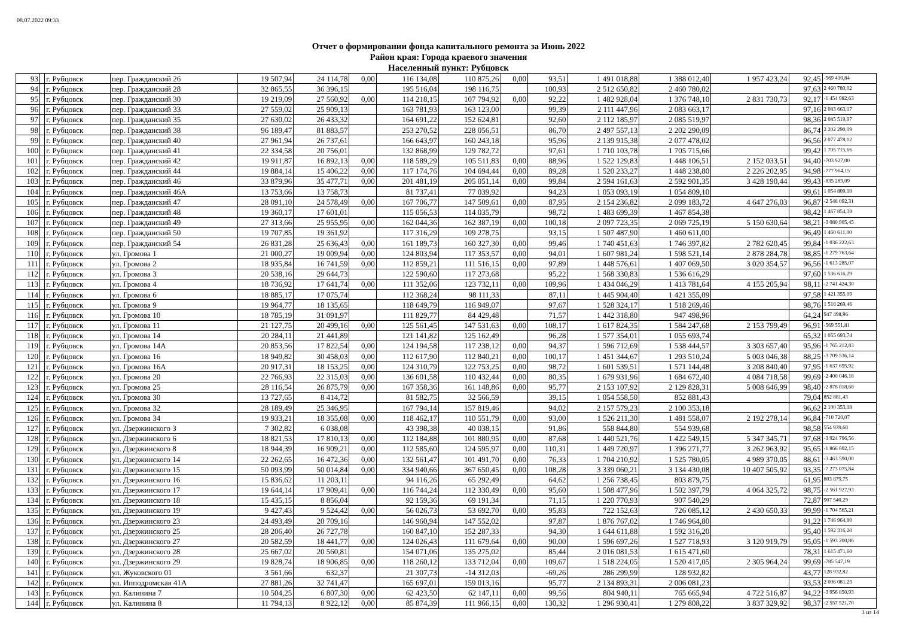08.07.2022 09:33
Отчет о формировании фонда капитального ремонта за Июнь 2022
Район края: Города краевого значения
Населенный пункт: Рубцовск
| 93 | | г. Рубцовск | пер. Гражданский 26 | 19 507,94 | 24 114,78 | 0,00 | 116 134,08 | 110 875,26 | 0,00 | 93,51 | 1 491 018,88 | 1 388 012,40 | 1 957 423,24 | 92,45 | -569 410,84 |
| 94 | | г. Рубцовск | пер. Гражданский 28 | 32 865,55 | 36 396,15 | | 195 516,04 | 198 116,75 | | 100,93 | 2 512 650,82 | 2 460 780,02 | | 97,63 | 2 460 780,02 |
| 95 | | г. Рубцовск | пер. Гражданский 30 | 19 219,09 | 27 560,92 | 0,00 | 114 218,15 | 107 794,92 | 0,00 | 92,22 | 1 482 928,04 | 1 376 748,10 | 2 831 730,73 | 92,17 | -1 454 982,63 |
| 96 | | г. Рубцовск | пер. Гражданский 33 | 27 559,02 | 25 909,13 | | 163 781,93 | 163 123,00 | | 99,39 | 2 111 447,96 | 2 083 663,17 | | 97,16 | 2 083 663,17 |
| 97 | | г. Рубцовск | пер. Гражданский 35 | 27 630,02 | 26 433,32 | | 164 691,22 | 152 624,81 | | 92,60 | 2 112 185,97 | 2 085 519,97 | | 98,36 | 2 085 519,97 |
| 98 | | г. Рубцовск | пер. Гражданский 38 | 96 189,47 | 81 883,57 | | 253 270,52 | 228 056,51 | | 86,70 | 2 497 557,13 | 2 202 290,09 | | 86,74 | 2 202 290,09 |
| 99 | | г. Рубцовск | пер. Гражданский 40 | 27 961,94 | 26 737,61 | | 166 643,97 | 160 243,18 | | 95,96 | 2 139 915,38 | 2 077 478,02 | | 96,56 | 2 077 478,02 |
| 100 | | г. Рубцовск | пер. Гражданский 41 | 22 334,58 | 20 756,01 | | 132 868,99 | 129 782,72 | | 97,61 | 1 710 103,78 | 1 705 715,66 | | 99,42 | 1 705 715,66 |
| 101 | | г. Рубцовск | пер. Гражданский 42 | 19 911,87 | 16 892,13 | 0,00 | 118 589,29 | 105 511,83 | 0,00 | 88,96 | 1 522 129,83 | 1 448 106,51 | 2 152 033,51 | 94,40 | -703 927,00 |
| 102 | | г. Рубцовск | пер. Гражданский 44 | 19 884,14 | 15 406,22 | 0,00 | 117 174,76 | 104 694,44 | 0,00 | 89,28 | 1 520 233,27 | 1 448 238,80 | 2 226 202,95 | 94,98 | -777 964,15 |
| 103 | | г. Рубцовск | пер. Гражданский 46 | 33 879,96 | 35 477,71 | 0,00 | 201 481,19 | 205 051,14 | 0,00 | 99,84 | 2 594 161,63 | 2 592 901,35 | 3 428 190,44 | 99,43 | -835 289,09 |
| 104 | | г. Рубцовск | пер. Гражданский 46А | 13 753,66 | 13 758,73 | | 81 737,41 | 77 039,92 | | 94,23 | 1 053 093,19 | 1 054 809,10 | | 99,61 | 1 054 809,10 |
| 105 | | г. Рубцовск | пер. Гражданский 47 | 28 091,10 | 24 578,49 | 0,00 | 167 706,77 | 147 509,61 | 0,00 | 87,95 | 2 154 236,82 | 2 099 183,72 | 4 647 276,03 | 96,87 | -2 548 092,31 |
| 106 | | г. Рубцовск | пер. Гражданский 48 | 19 360,17 | 17 601,01 | | 115 056,53 | 114 035,79 | | 98,72 | 1 483 699,39 | 1 467 854,38 | | 98,42 | 1 467 854,38 |
| 107 | | г. Рубцовск | пер. Гражданский 49 | 27 313,66 | 25 955,95 | 0,00 | 162 044,36 | 162 387,19 | 0,00 | 100,18 | 2 097 723,35 | 2 069 725,19 | 5 150 630,64 | 98,21 | -3 080 905,45 |
| 108 | | г. Рубцовск | пер. Гражданский 50 | 19 707,85 | 19 361,92 | | 117 316,29 | 109 278,75 | | 93,15 | 1 507 487,90 | 1 460 611,00 | | 96,49 | 1 460 611,00 |
| 109 | | г. Рубцовск | пер. Гражданский 54 | 26 831,28 | 25 636,43 | 0,00 | 161 189,73 | 160 327,30 | 0,00 | 99,46 | 1 740 451,63 | 1 746 397,82 | 2 782 620,45 | 99,84 | -1 036 222,63 |
| 110 | | г. Рубцовск | ул. Громова 1 | 21 000,27 | 19 009,94 | 0,00 | 124 803,94 | 117 353,57 | 0,00 | 94,01 | 1 607 981,24 | 1 598 521,14 | 2 878 284,78 | 98,85 | -1 279 763,64 |
| 111 | | г. Рубцовск | ул. Громова 2 | 18 935,84 | 16 741,59 | 0,00 | 112 859,21 | 111 516,15 | 0,00 | 97,89 | 1 448 576,61 | 1 407 069,50 | 3 020 354,57 | 96,56 | -1 613 285,07 |
| 112 | | г. Рубцовск | ул. Громова 3 | 20 538,16 | 29 644,73 | | 122 590,60 | 117 273,68 | | 95,22 | 1 568 330,83 | 1 536 616,29 | | 97,60 | 1 536 616,29 |
| 113 | | г. Рубцовск | ул. Громова 4 | 18 736,92 | 17 641,74 | 0,00 | 111 352,06 | 123 732,11 | 0,00 | 109,96 | 1 434 046,29 | 1 413 781,64 | 4 155 205,94 | 98,11 | -2 741 424,30 |
| 114 | | г. Рубцовск | ул. Громова 6 | 18 885,17 | 17 075,74 | | 112 368,24 | 98 111,33 | | 87,11 | 1 445 904,40 | 1 421 355,09 | | 97,58 | 1 421 355,09 |
| 115 | | г. Рубцовск | ул. Громова 9 | 19 964,77 | 18 135,65 | | 118 649,79 | 116 949,07 | | 97,67 | 1 528 324,17 | 1 518 269,46 | | 98,76 | 1 518 269,46 |
| 116 | | г. Рубцовск | ул. Громова 10 | 18 785,19 | 31 091,97 | | 111 829,77 | 84 429,48 | | 71,57 | 1 442 318,80 | 947 498,96 | | 64,24 | 947 498,96 |
| 117 | | г. Рубцовск | ул. Громова 11 | 21 127,75 | 20 499,16 | 0,00 | 125 561,45 | 147 531,63 | 0,00 | 108,17 | 1 617 824,35 | 1 584 247,68 | 2 153 799,49 | 96,91 | -569 551,81 |
| 118 | | г. Рубцовск | ул. Громова 14 | 20 284,11 | 21 441,89 | | 121 141,82 | 125 162,49 | | 96,28 | 1 577 354,01 | 1 055 693,74 | | 65,32 | 1 055 693,74 |
| 119 | | г. Рубцовск | ул. Громова 14А | 20 853,56 | 17 822,54 | 0,00 | 124 194,58 | 117 238,12 | 0,00 | 94,37 | 1 596 712,69 | 1 538 444,57 | 3 303 657,40 | 95,96 | -1 765 212,83 |
| 120 | | г. Рубцовск | ул. Громова 16 | 18 949,82 | 30 458,03 | 0,00 | 112 617,90 | 112 840,21 | 0,00 | 100,17 | 1 451 344,67 | 1 293 510,24 | 5 003 046,38 | 88,25 | -3 709 536,14 |
| 121 | | г. Рубцовск | ул. Громова 16А | 20 917,31 | 18 153,25 | 0,00 | 124 310,79 | 122 753,25 | 0,00 | 98,72 | 1 601 539,51 | 1 571 144,48 | 3 208 840,40 | 97,95 | -1 637 695,92 |
| 122 | | г. Рубцовск | ул. Громова 20 | 22 766,93 | 22 315,03 | 0,00 | 136 601,58 | 110 432,44 | 0,00 | 80,35 | 1 679 931,96 | 1 684 672,40 | 4 084 718,58 | 99,69 | -2 400 046,18 |
| 123 | | г. Рубцовск | ул. Громова 25 | 28 116,54 | 26 875,79 | 0,00 | 167 358,36 | 161 148,86 | 0,00 | 95,77 | 2 153 107,92 | 2 129 828,31 | 5 008 646,99 | 98,40 | -2 878 818,68 |
| 124 | | г. Рубцовск | ул. Громова 30 | 13 727,65 | 8 414,72 | | 81 582,75 | 32 566,59 | | 39,15 | 1 054 558,50 | 852 881,43 | | 79,04 | 852 881,43 |
| 125 | | г. Рубцовск | ул. Громова 32 | 28 189,49 | 25 346,95 | | 167 794,14 | 157 819,46 | | 94,02 | 2 157 579,23 | 2 100 353,18 | | 96,62 | 2 100 353,18 |
| 126 | | г. Рубцовск | ул. Громова 34 | 19 933,21 | 18 355,08 | 0,00 | 118 462,17 | 110 551,79 | 0,00 | 93,00 | 1 526 211,30 | 1 481 558,07 | 2 192 278,14 | 96,84 | -710 720,07 |
| 127 | | г. Рубцовск | ул. Дзержинского 3 | 7 302,82 | 6 038,08 | | 43 398,38 | 40 038,15 | | 91,86 | 558 844,80 | 554 939,68 | | 98,58 | 554 939,68 |
| 128 | | г. Рубцовск | ул. Дзержинского 6 | 18 821,53 | 17 810,13 | 0,00 | 112 184,88 | 101 880,95 | 0,00 | 87,68 | 1 440 521,76 | 1 422 549,15 | 5 347 345,71 | 97,68 | -3 924 796,56 |
| 129 | | г. Рубцовск | ул. Дзержинского 8 | 18 944,39 | 16 909,21 | 0,00 | 112 585,60 | 124 595,97 | 0,00 | 110,31 | 1 449 720,97 | 1 396 271,77 | 3 262 963,92 | 95,65 | -1 866 692,15 |
| 130 | | г. Рубцовск | ул. Дзержинского 14 | 22 262,65 | 16 472,36 | 0,00 | 132 561,47 | 101 491,70 | 0,00 | 76,33 | 1 704 210,92 | 1 525 780,05 | 4 989 370,05 | 88,61 | -3 463 590,00 |
| 131 | | г. Рубцовск | ул. Дзержинского 15 | 50 093,99 | 50 014,84 | 0,00 | 334 940,66 | 367 650,45 | 0,00 | 108,28 | 3 339 060,21 | 3 134 430,08 | 10 407 505,92 | 93,35 | -7 273 075,84 |
| 132 | | г. Рубцовск | ул. Дзержинского 16 | 15 836,62 | 11 203,11 | | 94 116,26 | 65 292,49 | | 64,62 | 1 256 738,45 | 803 879,75 | | 61,95 | 803 879,75 |
| 133 | | г. Рубцовск | ул. Дзержинского 17 | 19 644,14 | 17 909,41 | 0,00 | 116 744,24 | 112 330,49 | 0,00 | 95,60 | 1 508 477,96 | 1 502 397,79 | 4 064 325,72 | 98,75 | -2 561 927,93 |
| 134 | | г. Рубцовск | ул. Дзержинского 18 | 15 435,15 | 8 856,04 | | 92 159,36 | 69 191,34 | | 71,15 | 1 220 770,93 | 907 540,29 | | 72,87 | 907 540,29 |
| 135 | | г. Рубцовск | ул. Дзержинского 19 | 9 427,43 | 9 524,42 | 0,00 | 56 026,73 | 53 692,70 | 0,00 | 95,83 | 722 152,63 | 726 085,12 | 2 430 650,33 | 99,99 | -1 704 565,21 |
| 136 | | г. Рубцовск | ул. Дзержинского 23 | 24 493,49 | 20 709,16 | | 146 960,94 | 147 552,02 | | 97,87 | 1 876 767,02 | 1 746 964,80 | | 91,22 | 1 746 964,80 |
| 137 | | г. Рубцовск | ул. Дзержинского 25 | 28 206,40 | 26 727,78 | | 160 847,10 | 152 287,33 | | 94,30 | 1 644 611,88 | 1 592 316,20 | | 95,40 | 1 592 316,20 |
| 138 | | г. Рубцовск | ул. Дзержинского 27 | 20 582,59 | 18 441,77 | 0,00 | 124 026,43 | 111 679,64 | 0,00 | 90,00 | 1 596 697,26 | 1 527 718,93 | 3 120 919,79 | 95,05 | -1 593 200,86 |
| 139 | | г. Рубцовск | ул. Дзержинского 28 | 25 667,02 | 20 560,81 | | 154 071,06 | 135 275,02 | | 85,44 | 2 016 081,53 | 1 615 471,60 | | 78,31 | 1 615 471,60 |
| 140 | | г. Рубцовск | ул. Дзержинского 29 | 19 828,74 | 18 906,85 | 0,00 | 118 260,12 | 133 712,04 | 0,00 | 109,67 | 1 518 224,05 | 1 520 417,05 | 2 305 964,24 | 99,69 | -785 547,19 |
| 141 | | г. Рубцовск | ул. Жуковского 01 | 3 561,66 | 632,37 | | 21 307,73 | -14 312,03 | | -69,26 | 286 299,99 | 128 932,82 | | 43,77 | 128 932,82 |
| 142 | | г. Рубцовск | ул. Ипподромская 41А | 27 881,26 | 32 741,47 | | 165 697,01 | 159 013,16 | | 95,77 | 2 134 893,31 | 2 006 081,23 | | 93,53 | 2 006 081,23 |
| 143 | | г. Рубцовск | ул. Калинина 7 | 10 504,25 | 6 807,30 | 0,00 | 62 423,50 | 62 147,11 | 0,00 | 99,56 | 804 940,11 | 765 665,94 | 4 722 516,87 | 94,22 | -3 956 850,93 |
| 144 | | г. Рубцовск | ул. Калинина 8 | 11 794,13 | 8 922,12 | 0,00 | 85 874,39 | 111 966,15 | 0,00 | 130,32 | 1 296 930,41 | 1 279 808,22 | 3 837 329,92 | 98,37 | -2 557 521,70 |
3 из 14